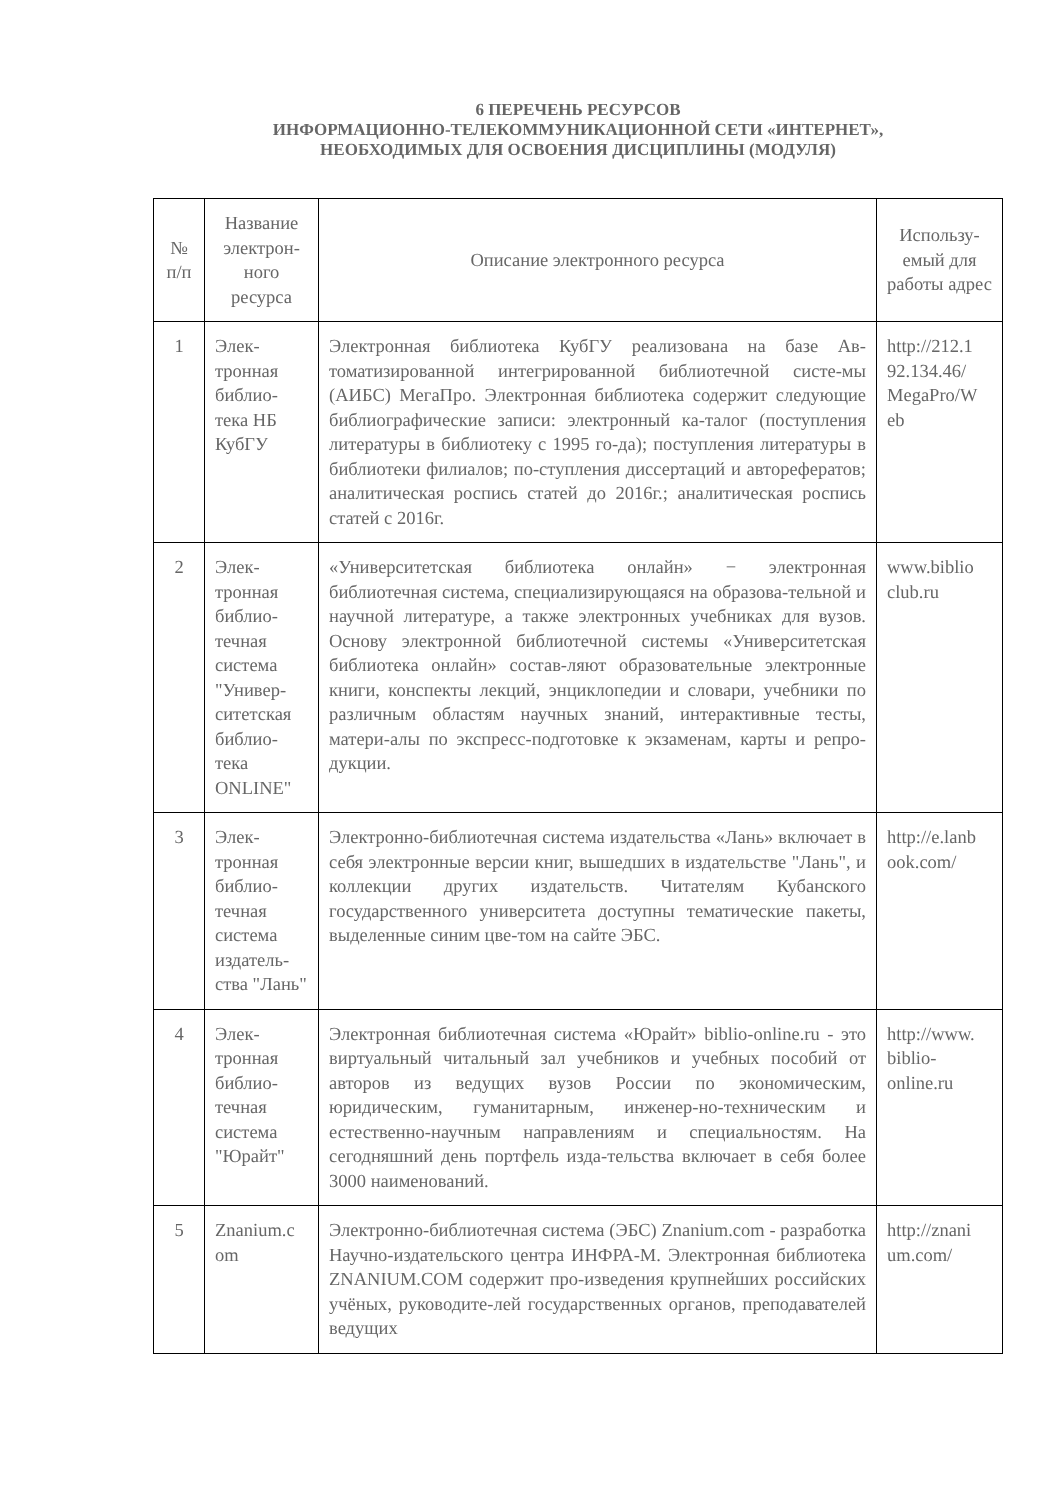6 ПЕРЕЧЕНЬ РЕСУРСОВ
ИНФОРМАЦИОННО-ТЕЛЕКОММУНИКАЦИОННОЙ СЕТИ «ИНТЕРНЕТ»,
НЕОБХОДИМЫХ ДЛЯ ОСВОЕНИЯ ДИСЦИПЛИНЫ (МОДУЛЯ)
| № п/п | Название электрон-ного ресурса | Описание электронного ресурса | Использу-емый для работы адрес |
| --- | --- | --- | --- |
| 1 | Элек-тронная библио-тека НБ КубГУ | Электронная библиотека КубГУ реализована на базе Ав-томатизированной интегрированной библиотечной систе-мы (АИБС) МегаПро. Электронная библиотека содержит следующие библиографические записи: электронный ка-талог (поступления литературы в библиотеку с 1995 го-да); поступления литературы в библиотеки филиалов; по-ступления диссертаций и авторефератов; аналитическая роспись статей до 2016г.; аналитическая роспись статей с 2016г. | http://212.1 92.134.46/ MegaPro/W eb |
| 2 | Элек-тронная библио-течная система "Универ-ситетская библио-тека ONLINE" | «Университетская библиотека онлайн» − электронная библиотечная система, специализирующаяся на образова-тельной и научной литературе, а также электронных учебниках для вузов. Основу электронной библиотечной системы «Университетская библиотека онлайн» состав-ляют образовательные электронные книги, конспекты лекций, энциклопедии и словари, учебники по различным областям научных знаний, интерактивные тесты, матери-алы по экспресс-подготовке к экзаменам, карты и репро-дукции. | www.biblio club.ru |
| 3 | Элек-тронная библио-течная система издатель-ства "Лань" | Электронно-библиотечная система издательства «Лань» включает в себя электронные версии книг, вышедших в издательстве "Лань", и коллекции других издательств. Читателям Кубанского государственного университета доступны тематические пакеты, выделенные синим цве-том на сайте ЭБС. | http://e.lanb ook.com/ |
| 4 | Элек-тронная библио-течная система "Юрайт" | Электронная библиотечная система «Юрайт» biblio-online.ru - это виртуальный читальный зал учебников и учебных пособий от авторов из ведущих вузов России по экономическим, юридическим, гуманитарным, инженер-но-техническим и естественно-научным направлениям и специальностям. На сегодняшний день портфель изда-тельства включает в себя более 3000 наименований. | http://www. biblio-online.ru |
| 5 | Znanium.c om | Электронно-библиотечная система (ЭБС) Znanium.com - разработка Научно-издательского центра ИНФРА-М. Электронная библиотека ZNANIUM.COM содержит про-изведения крупнейших российских учёных, руководите-лей государственных органов, преподавателей ведущих | http://znani um.com/ |